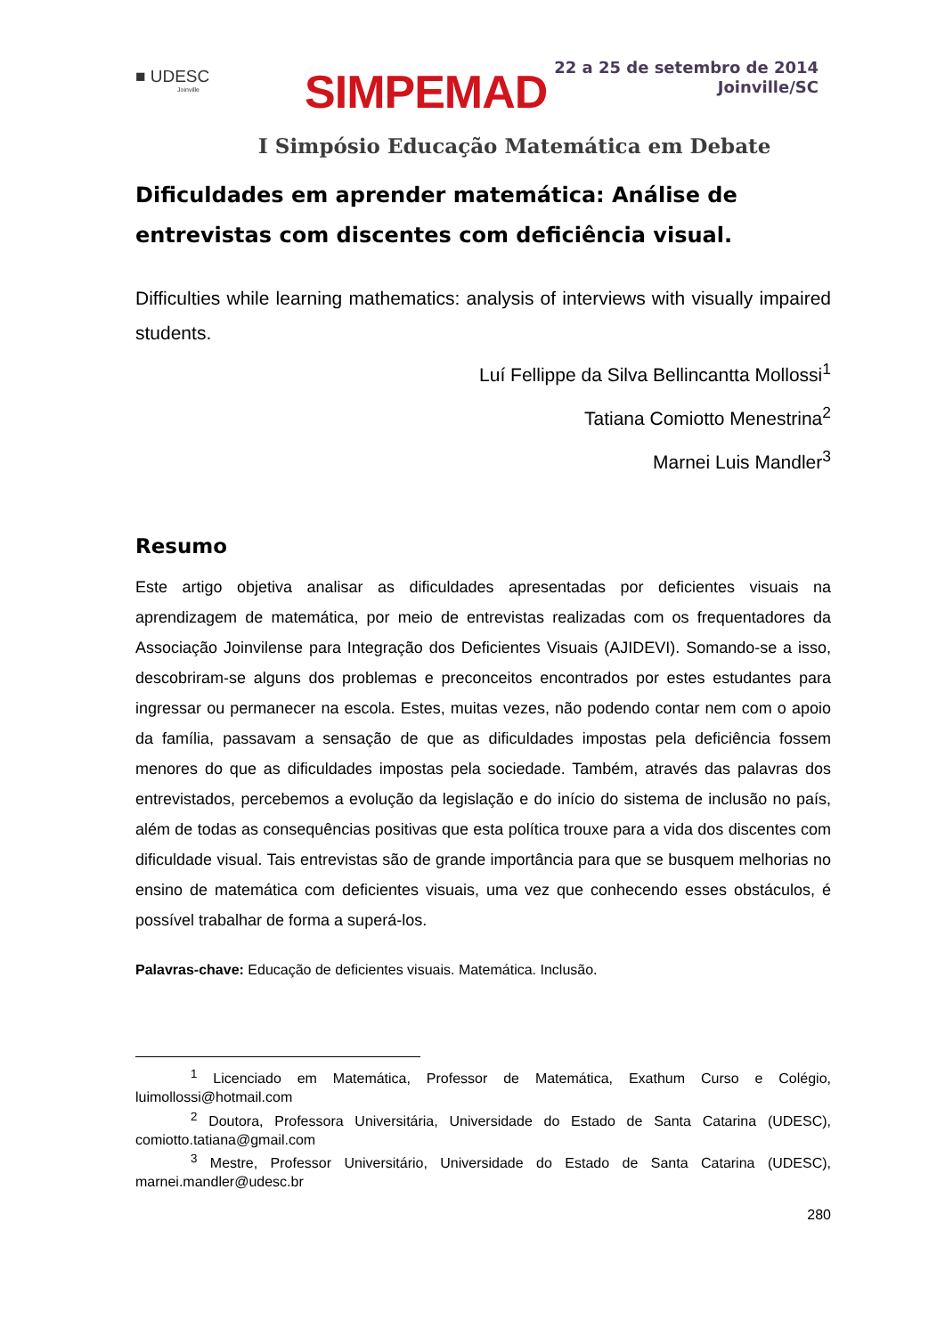■ UDESC
Joinville
SIMPEMAD
22 a 25 de setembro de 2014
Joinville/SC
I Simpósio Educação Matemática em Debate
Dificuldades em aprender matemática: Análise de entrevistas com discentes com deficiência visual.
Difficulties while learning mathematics: analysis of interviews with visually impaired students.
Luí Fellippe da Silva Bellincantta Mollossi<sup>1</sup>
Tatiana Comiotto Menestrina<sup>2</sup>
Marnei Luis Mandler<sup>3</sup>
Resumo
Este artigo objetiva analisar as dificuldades apresentadas por deficientes visuais na aprendizagem de matemática, por meio de entrevistas realizadas com os frequentadores da Associação Joinvilense para Integração dos Deficientes Visuais (AJIDEVI). Somando-se a isso, descobriram-se alguns dos problemas e preconceitos encontrados por estes estudantes para ingressar ou permanecer na escola. Estes, muitas vezes, não podendo contar nem com o apoio da família, passavam a sensação de que as dificuldades impostas pela deficiência fossem menores do que as dificuldades impostas pela sociedade. Também, através das palavras dos entrevistados, percebemos a evolução da legislação e do início do sistema de inclusão no país, além de todas as consequências positivas que esta política trouxe para a vida dos discentes com dificuldade visual. Tais entrevistas são de grande importância para que se busquem melhorias no ensino de matemática com deficientes visuais, uma vez que conhecendo esses obstáculos, é possível trabalhar de forma a superá-los.
Palavras-chave: Educação de deficientes visuais. Matemática. Inclusão.
<sup>1</sup> Licenciado em Matemática, Professor de Matemática, Exathum Curso e Colégio, luimollossi@hotmail.com
<sup>2</sup> Doutora, Professora Universitária, Universidade do Estado de Santa Catarina (UDESC), comiotto.tatiana@gmail.com
<sup>3</sup> Mestre, Professor Universitário, Universidade do Estado de Santa Catarina (UDESC), marnei.mandler@udesc.br
280